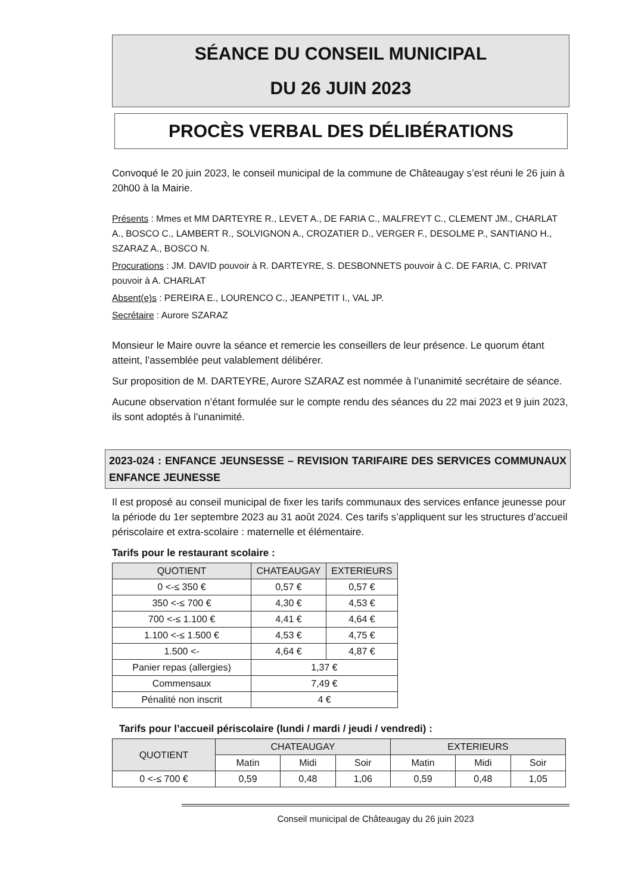SÉANCE DU CONSEIL MUNICIPAL
DU 26 JUIN 2023
PROCÈS VERBAL DES DÉLIBÉRATIONS
Convoqué le 20 juin 2023, le conseil municipal de la commune de Châteaugay s’est réuni le 26 juin à 20h00 à la Mairie.
Présents : Mmes et MM DARTEYRE R., LEVET A., DE FARIA C., MALFREYT C., CLEMENT JM., CHARLAT A., BOSCO C., LAMBERT R., SOLVIGNON A., CROZATIER D., VERGER F., DESOLME P., SANTIANO H., SZARAZ A., BOSCO N.
Procurations : JM. DAVID pouvoir à R. DARTEYRE, S. DESBONNETS pouvoir à C. DE FARIA, C. PRIVAT pouvoir à A. CHARLAT
Absent(e)s : PEREIRA E., LOURENCO C., JEANPETIT I., VAL JP.
Secrétaire : Aurore SZARAZ
Monsieur le Maire ouvre la séance et remercie les conseillers de leur présence. Le quorum étant atteint, l’assemblée peut valablement délibérer.
Sur proposition de M. DARTEYRE, Aurore SZARAZ est nommée à l’unanimité secrétaire de séance.
Aucune observation n’étant formulée sur le compte rendu des séances du 22 mai 2023 et 9 juin 2023, ils sont adoptés à l’unanimité.
2023-024 : ENFANCE JEUNSESSE – REVISION TARIFAIRE DES SERVICES COMMUNAUX ENFANCE JEUNESSE
Il est proposé au conseil municipal de fixer les tarifs communaux des services enfance jeunesse pour la période du 1er septembre 2023 au 31 août 2024. Ces tarifs s’appliquent sur les structures d’accueil périscolaire et extra-scolaire : maternelle et élémentaire.
Tarifs pour le restaurant scolaire :
| QUOTIENT | CHATEAUGAY | EXTERIEURS |
| --- | --- | --- |
| 0 <-≤ 350 € | 0,57 € | 0,57 € |
| 350 <-≤ 700 € | 4,30 € | 4,53 € |
| 700 <-≤ 1.100 € | 4,41 € | 4,64 € |
| 1.100 <-≤ 1.500 € | 4,53 € | 4,75 € |
| 1.500 <- | 4,64 € | 4,87 € |
| Panier repas (allergies) | 1,37 € | |
| Commensaux | 7,49 € | |
| Pénalité non inscrit | 4 € | |
Tarifs pour l’accueil périscolaire (lundi / mardi / jeudi / vendredi) :
| QUOTIENT | CHATEAUGAY | | | EXTERIEURS | | |
| --- | --- | --- | --- | --- | --- | --- |
| | Matin | Midi | Soir | Matin | Midi | Soir |
| 0 <-≤ 700 € | 0,59 | 0,48 | 1,06 | 0,59 | 0,48 | 1,05 |
Conseil municipal de Châteaugay du 26 juin 2023